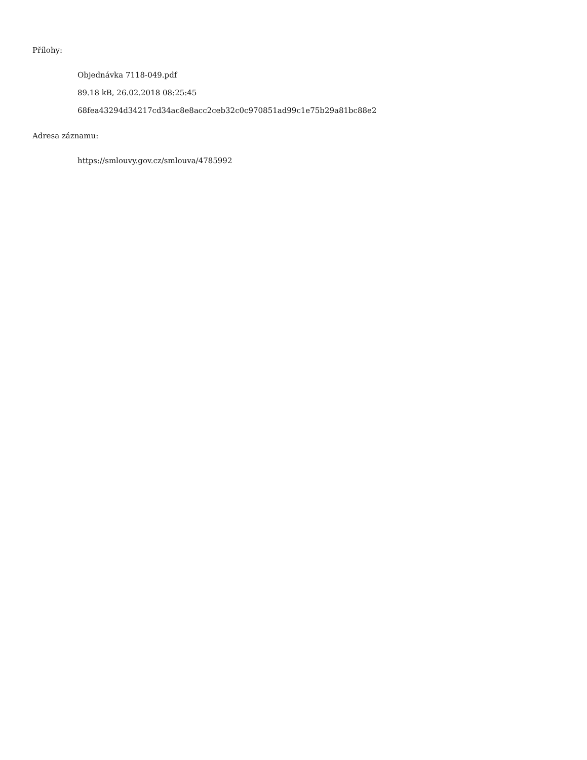Přílohy:
Objednávka 7118-049.pdf
89.18 kB, 26.02.2018 08:25:45
68fea43294d34217cd34ac8e8acc2ceb32c0c970851ad99c1e75b29a81bc88e2
Adresa záznamu:
https://smlouvy.gov.cz/smlouva/4785992